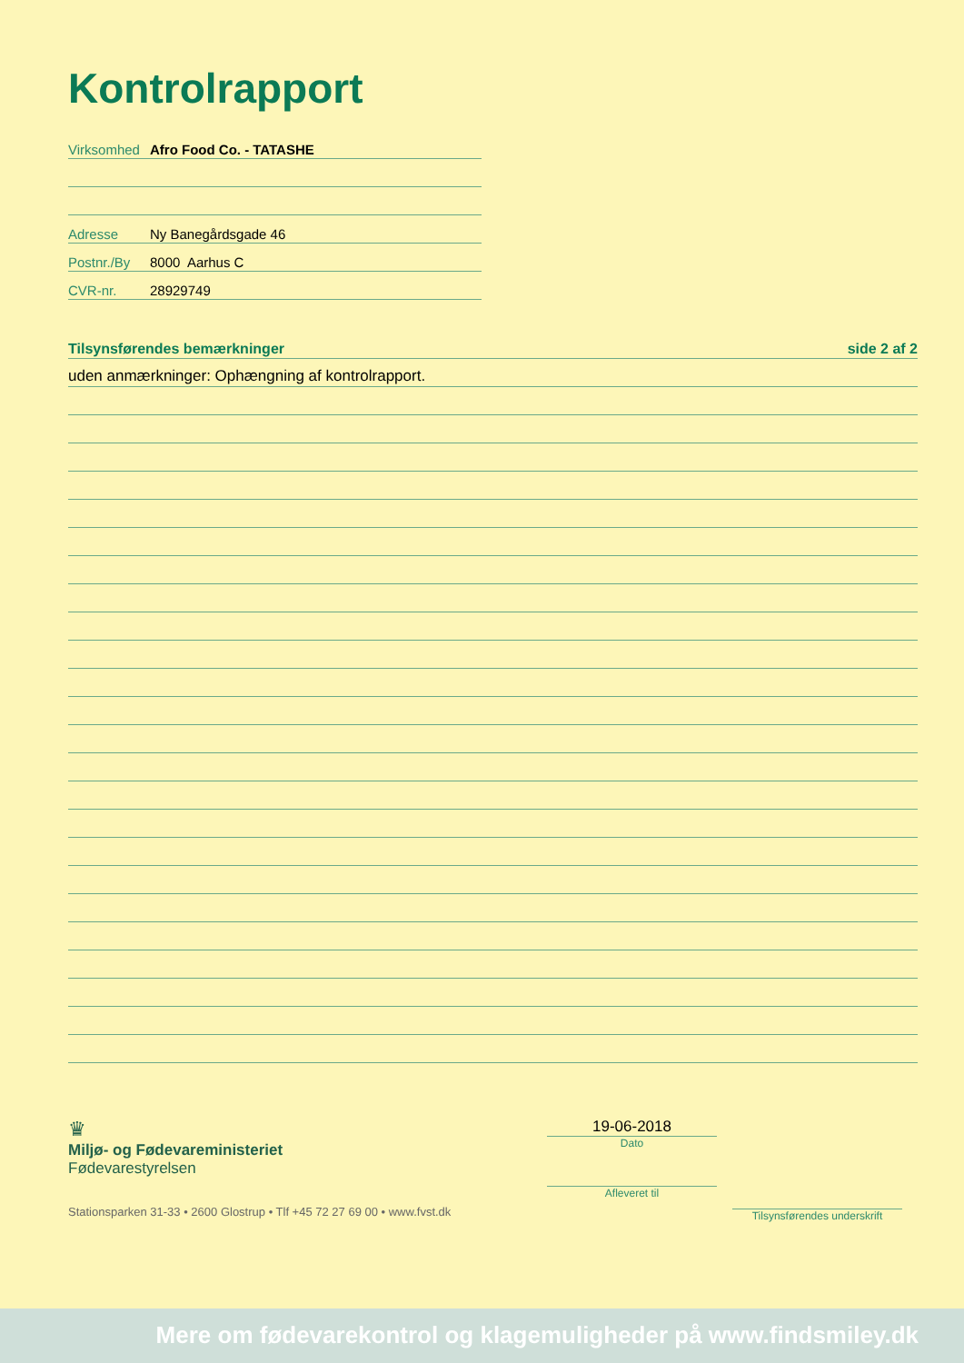Kontrolrapport
Virksomhed Afro Food Co. - TATASHE
Adresse Ny Banegårdsgade 46
Postnr./By 8000 Aarhus C
CVR-nr. 28929749
Tilsynsførendes bemærkninger side 2 af 2
uden anmærkninger: Ophængning af kontrolrapport.
♛
Miljø- og Fødevareministeriet
Fødevarestyrelsen
Stationsparken 31-33 • 2600 Glostrup • Tlf +45 72 27 69 00 • www.fvst.dk
19-06-2018
Dato
Afleveret til
Tilsynsførendes underskrift
Mere om fødevarekontrol og klagemuligheder på www.findsmiley.dk